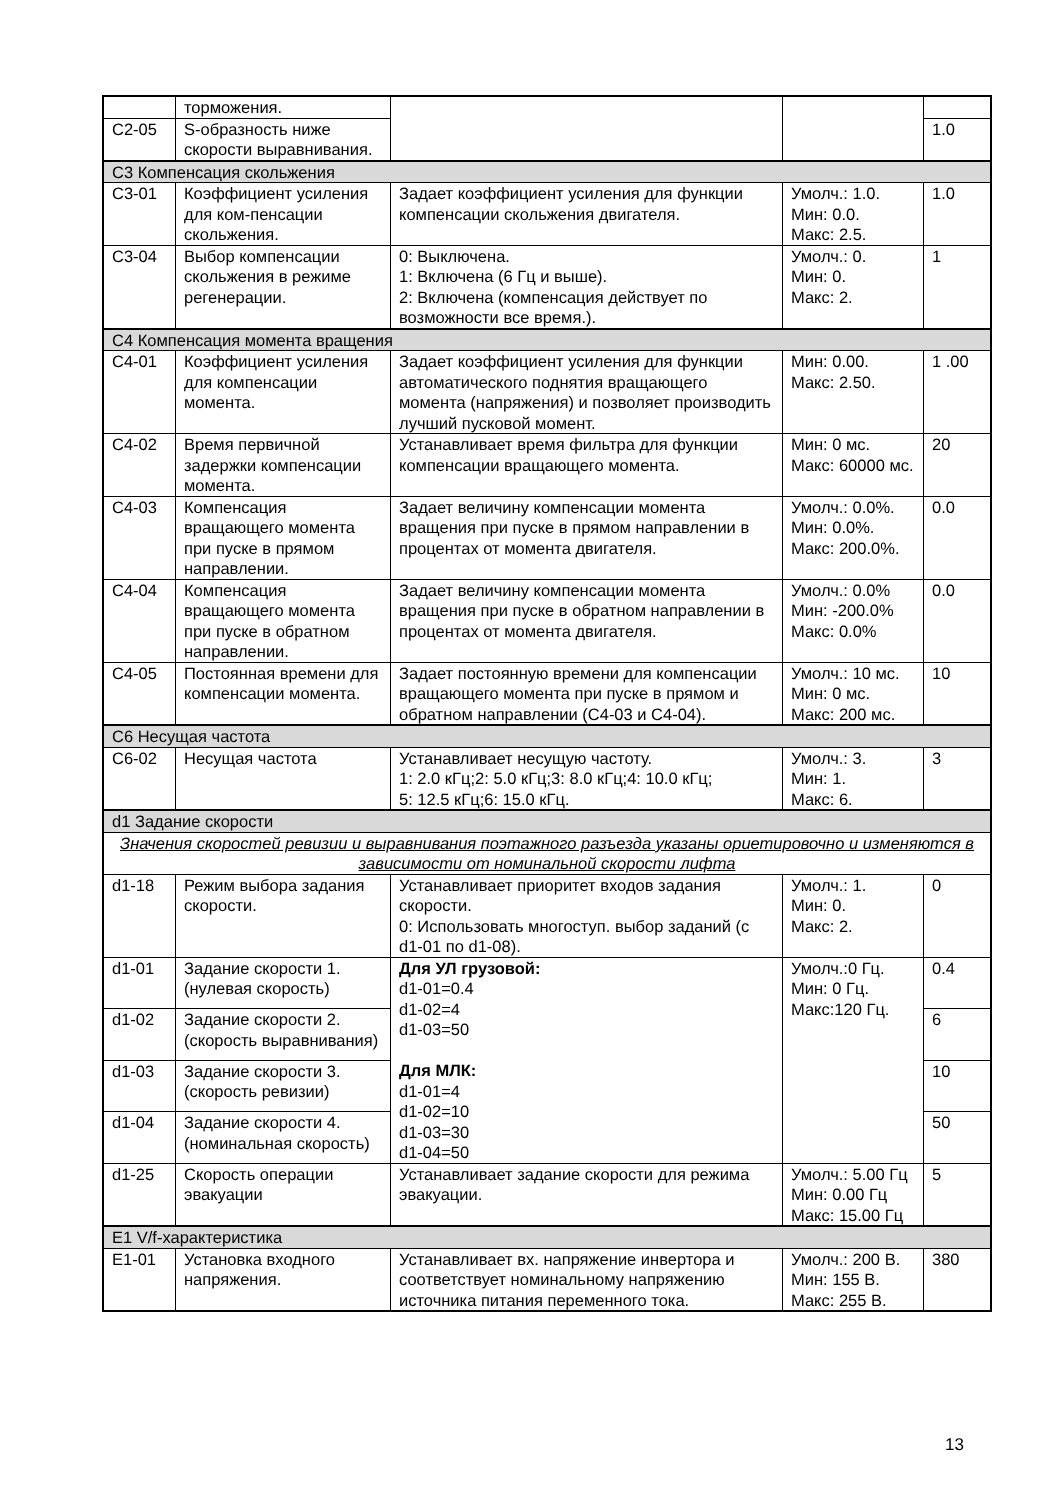| | торможения. | | | |
| C2-05 | S-образность ниже скорости выравнивания. | | | 1.0 |
| C3 Компенсация скольжения | | | | |
| C3-01 | Коэффициент усиления для ком-пенсации скольжения. | Задает коэффициент усиления для функции компенсации скольжения двигателя. | Умолч.: 1.0. Мин: 0.0. Макс: 2.5. | 1.0 |
| C3-04 | Выбор компенсации скольжения в режиме регенерации. | 0: Выключена. 1: Включена (6 Гц и выше). 2: Включена (компенсация действует по возможности все время.). | Умолч.: 0. Мин: 0. Макс: 2. | 1 |
| C4 Компенсация момента вращения | | | | |
| C4-01 | Коэффициент усиления для компенсации момента. | Задает коэффициент усиления для функции автоматического поднятия вращающего момента (напряжения) и позволяет производить лучший пусковой момент. | Мин: 0.00. Макс: 2.50. | 1 .00 |
| C4-02 | Время первичной задержки компенсации момента. | Устанавливает время фильтра для функции компенсации вращающего момента. | Мин: 0 мс. Макс: 60000 мс. | 20 |
| C4-03 | Компенсация вращающего момента при пуске в прямом направлении. | Задает величину компенсации момента вращения при пуске в прямом направлении в процентах от момента двигателя. | Умолч.: 0.0%. Мин: 0.0%. Макс: 200.0%. | 0.0 |
| C4-04 | Компенсация вращающего момента при пуске в обратном направлении. | Задает величину компенсации момента вращения при пуске в обратном направлении в процентах от момента двигателя. | Умолч.: 0.0% Мин: -200.0% Макс: 0.0% | 0.0 |
| C4-05 | Постоянная времени для компенсации момента. | Задает постоянную времени для компенсации вращающего момента при пуске в прямом и обратном направлении (C4-03 и C4-04). | Умолч.: 10 мс. Мин: 0 мс. Макс: 200 мс. | 10 |
| C6 Несущая частота | | | | |
| C6-02 | Несущая частота | Устанавливает несущую частоту. 1: 2.0 кГц;2: 5.0 кГц;3: 8.0 кГц;4: 10.0 кГц; 5: 12.5 кГц;6: 15.0 кГц. | Умолч.: 3. Мин: 1. Макс: 6. | 3 |
| d1 Задание скорости | | | | |
| Значения скоростей ревизии и выравнивания поэтажного разъезда указаны ориетировочно и изменяются в зависимости от номинальной скорости лифта | | | | |
| d1-18 | Режим выбора задания скорости. | Устанавливает приоритет входов задания скорости. 0: Использовать многоступ. выбор заданий (с d1-01 по d1-08). | Умолч.: 1. Мин: 0. Макс: 2. | 0 |
| d1-01 | Задание скорости 1. (нулевая скорость) | Для УЛ грузовой: d1-01=0.4 d1-02=4 d1-03=50 Для МЛК: d1-01=4 d1-02=10 d1-03=30 d1-04=50 | Умолч.:0 Гц. Мин: 0 Гц. Макс:120 Гц. | 0.4 |
| d1-02 | Задание скорости 2. (скорость выравнивания) | | | 6 |
| d1-03 | Задание скорости 3. (скорость ревизии) | | | 10 |
| d1-04 | Задание скорости 4. (номинальная скорость) | | | 50 |
| d1-25 | Скорость операции эвакуации | Устанавливает задание скорости для режима эвакуации. | Умолч.: 5.00 Гц Мин: 0.00 Гц Макс: 15.00 Гц | 5 |
| E1 V/f-характеристика | | | | |
| E1-01 | Установка входного напряжения. | Устанавливает вх. напряжение инвертора и соответствует номинальному напряжению источника питания переменного тока. | Умолч.: 200 В. Мин: 155 В. Макс: 255 В. | 380 |
13